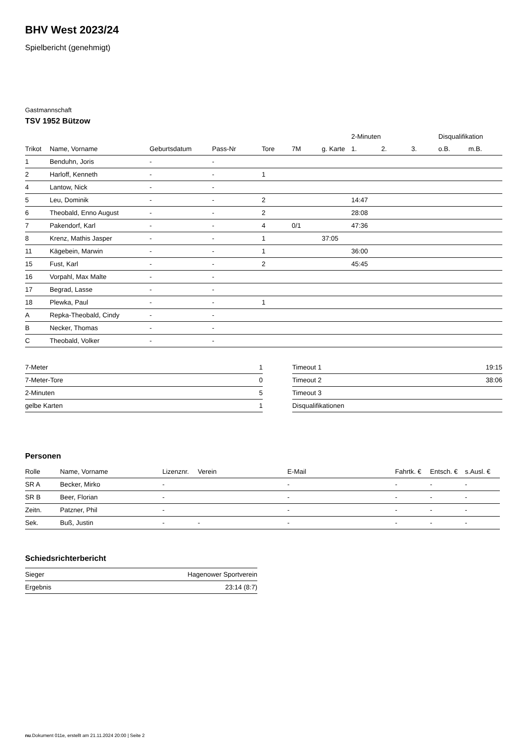BHV West 2023/24
Spielbericht (genehmigt)
Gastmannschaft
TSV 1952 Bützow
| | | | | | | | 2-Minuten | | | Disqualifikation | |
| --- | --- | --- | --- | --- | --- | --- | --- | --- | --- | --- | --- |
| Trikot | Name, Vorname | Geburtsdatum | Pass-Nr | Tore | 7M | g. Karte | 1. | 2. | 3. | o.B. | m.B. |
| 1 | Benduhn, Joris | - | - | | | | | | | | |
| 2 | Harloff, Kenneth | - | - | 1 | | | | | | | |
| 4 | Lantow, Nick | - | - | | | | | | | | |
| 5 | Leu, Dominik | - | - | 2 | | | 14:47 | | | | |
| 6 | Theobald, Enno August | - | - | 2 | | | 28:08 | | | | |
| 7 | Pakendorf, Karl | - | - | 4 | 0/1 | | 47:36 | | | | |
| 8 | Krenz, Mathis Jasper | - | - | 1 | | 37:05 | | | | | |
| 11 | Kägebein, Marwin | - | - | 1 | | | 36:00 | | | | |
| 15 | Fust, Karl | - | - | 2 | | | 45:45 | | | | |
| 16 | Vorpahl, Max Malte | - | - | | | | | | | | |
| 17 | Begrad, Lasse | - | - | | | | | | | | |
| 18 | Plewka, Paul | - | - | 1 | | | | | | | |
| A | Repka-Theobald, Cindy | - | - | | | | | | | | |
| B | Necker, Thomas | - | - | | | | | | | | |
| C | Theobald, Volker | - | - | | | | | | | | |
| 7-Meter | 1 |
| 7-Meter-Tore | 0 |
| 2-Minuten | 5 |
| gelbe Karten | 1 |
| Timeout 1 | 19:15 |
| Timeout 2 | 38:06 |
| Timeout 3 | |
| Disqualifikationen | |
Personen
| Rolle | Name, Vorname | Lizenznr. | Verein | E-Mail | Fahrtk. € | Entsch. € | s.Ausl. € |
| --- | --- | --- | --- | --- | --- | --- | --- |
| SR A | Becker, Mirko | - | | - | - | - | - |
| SR B | Beer, Florian | - | | - | - | - | - |
| Zeitn. | Patzner, Phil | - | | - | - | - | - |
| Sek. | Buß, Justin | - | - | - | - | - | - |
Schiedsrichterbericht
| Sieger | Hagenower Sportverein |
| Ergebnis | 23:14 (8:7) |
nu.Dokument 011e, erstellt am 21.11.2024 20:00 | Seite 2